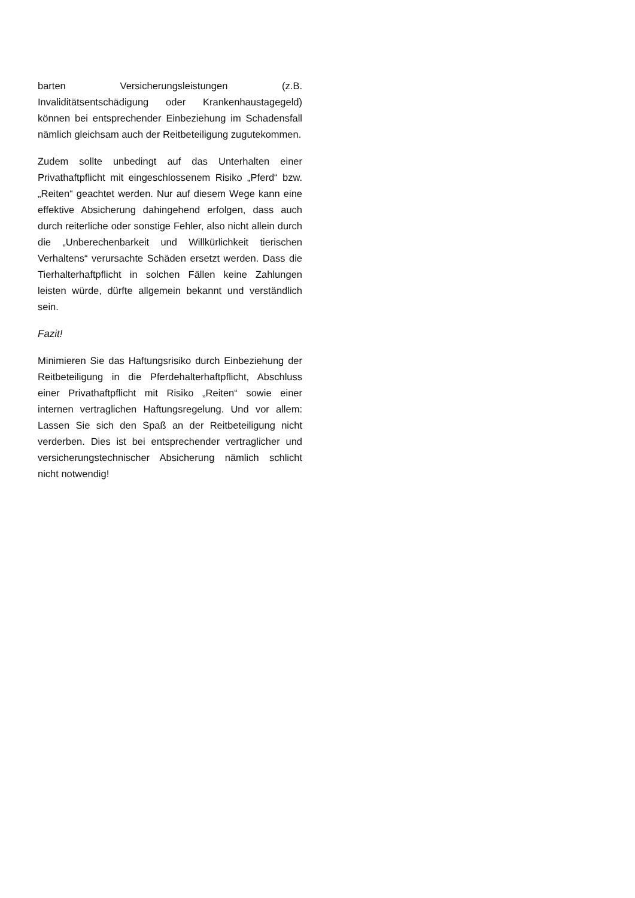barten Versicherungsleistungen (z.B. Invaliditätsentschädigung oder Krankenhaustagegeld) können bei entsprechender Einbeziehung im Schadensfall nämlich gleichsam auch der Reitbeteiligung zugutekommen.
Zudem sollte unbedingt auf das Unterhalten einer Privathaftpflicht mit eingeschlossenem Risiko „Pferd“ bzw. „Reiten“ geachtet werden. Nur auf diesem Wege kann eine effektive Absicherung dahingehend erfolgen, dass auch durch reiterliche oder sonstige Fehler, also nicht allein durch die „Unberechenbarkeit und Willkürlichkeit tierischen Verhaltens“ verursachte Schäden ersetzt werden. Dass die Tierhalterhaftpflicht in solchen Fällen keine Zahlungen leisten würde, dürfte allgemein bekannt und verständlich sein.
Fazit!
Minimieren Sie das Haftungsrisiko durch Einbeziehung der Reitbeteiligung in die Pferdehalterhaftpflicht, Abschluss einer Privathaftpflicht mit Risiko „Reiten“ sowie einer internen vertraglichen Haftungsregelung. Und vor allem: Lassen Sie sich den Spaß an der Reitbeteiligung nicht verderben. Dies ist bei entsprechender vertraglicher und versicherungstechnischer Absicherung nämlich schlicht nicht notwendig!